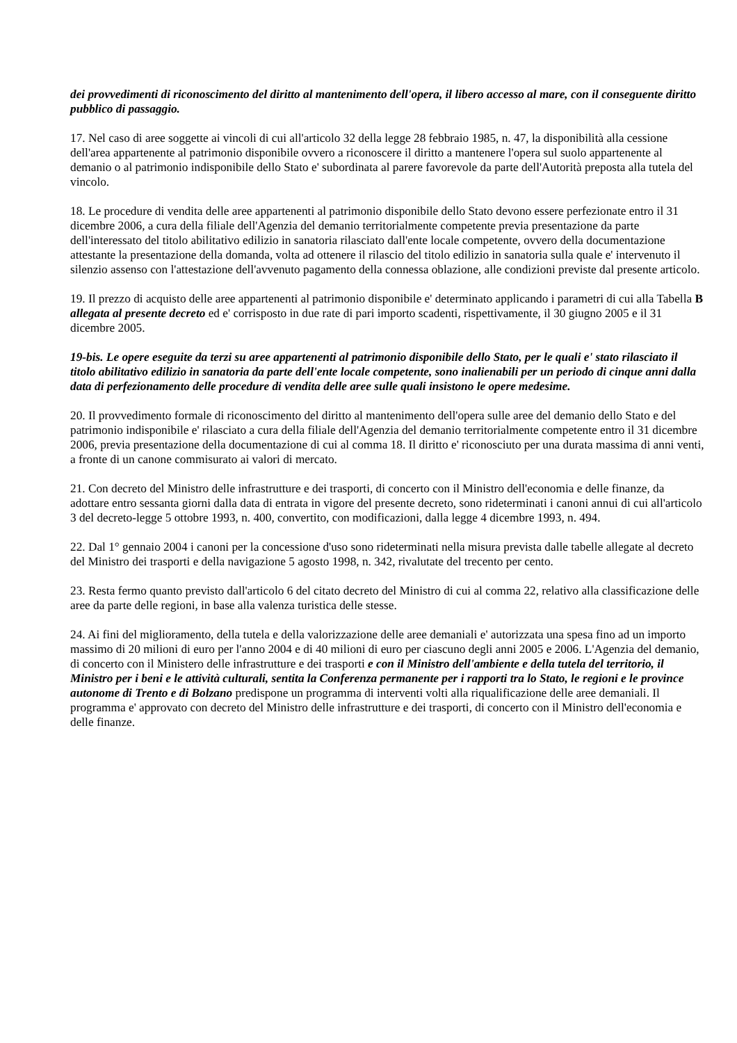dei provvedimenti di riconoscimento del diritto al mantenimento dell'opera, il libero accesso al mare, con il conseguente diritto pubblico di passaggio.
17. Nel caso di aree soggette ai vincoli di cui all'articolo 32 della legge 28 febbraio 1985, n. 47, la disponibilità alla cessione dell'area appartenente al patrimonio disponibile ovvero a riconoscere il diritto a mantenere l'opera sul suolo appartenente al demanio o al patrimonio indisponibile dello Stato e' subordinata al parere favorevole da parte dell'Autorità preposta alla tutela del vincolo.
18. Le procedure di vendita delle aree appartenenti al patrimonio disponibile dello Stato devono essere perfezionate entro il 31 dicembre 2006, a cura della filiale dell'Agenzia del demanio territorialmente competente previa presentazione da parte dell'interessato del titolo abilitativo edilizio in sanatoria rilasciato dall'ente locale competente, ovvero della documentazione attestante la presentazione della domanda, volta ad ottenere il rilascio del titolo edilizio in sanatoria sulla quale e' intervenuto il silenzio assenso con l'attestazione dell'avvenuto pagamento della connessa oblazione, alle condizioni previste dal presente articolo.
19. Il prezzo di acquisto delle aree appartenenti al patrimonio disponibile e' determinato applicando i parametri di cui alla Tabella B allegata al presente decreto ed e' corrisposto in due rate di pari importo scadenti, rispettivamente, il 30 giugno 2005 e il 31 dicembre 2005.
19-bis. Le opere eseguite da terzi su aree appartenenti al patrimonio disponibile dello Stato, per le quali e' stato rilasciato il titolo abilitativo edilizio in sanatoria da parte dell'ente locale competente, sono inalienabili per un periodo di cinque anni dalla data di perfezionamento delle procedure di vendita delle aree sulle quali insistono le opere medesime.
20. Il provvedimento formale di riconoscimento del diritto al mantenimento dell'opera sulle aree del demanio dello Stato e del patrimonio indisponibile e' rilasciato a cura della filiale dell'Agenzia del demanio territorialmente competente entro il 31 dicembre 2006, previa presentazione della documentazione di cui al comma 18. Il diritto e' riconosciuto per una durata massima di anni venti, a fronte di un canone commisurato ai valori di mercato.
21. Con decreto del Ministro delle infrastrutture e dei trasporti, di concerto con il Ministro dell'economia e delle finanze, da adottare entro sessanta giorni dalla data di entrata in vigore del presente decreto, sono rideterminati i canoni annui di cui all'articolo 3 del decreto-legge 5 ottobre 1993, n. 400, convertito, con modificazioni, dalla legge 4 dicembre 1993, n. 494.
22. Dal 1° gennaio 2004 i canoni per la concessione d'uso sono rideterminati nella misura prevista dalle tabelle allegate al decreto del Ministro dei trasporti e della navigazione 5 agosto 1998, n. 342, rivalutate del trecento per cento.
23. Resta fermo quanto previsto dall'articolo 6 del citato decreto del Ministro di cui al comma 22, relativo alla classificazione delle aree da parte delle regioni, in base alla valenza turistica delle stesse.
24. Ai fini del miglioramento, della tutela e della valorizzazione delle aree demaniali e' autorizzata una spesa fino ad un importo massimo di 20 milioni di euro per l'anno 2004 e di 40 milioni di euro per ciascuno degli anni 2005 e 2006. L'Agenzia del demanio, di concerto con il Ministero delle infrastrutture e dei trasporti e con il Ministro dell'ambiente e della tutela del territorio, il Ministro per i beni e le attività culturali, sentita la Conferenza permanente per i rapporti tra lo Stato, le regioni e le province autonome di Trento e di Bolzano predispone un programma di interventi volti alla riqualificazione delle aree demaniali. Il programma e' approvato con decreto del Ministro delle infrastrutture e dei trasporti, di concerto con il Ministro dell'economia e delle finanze.